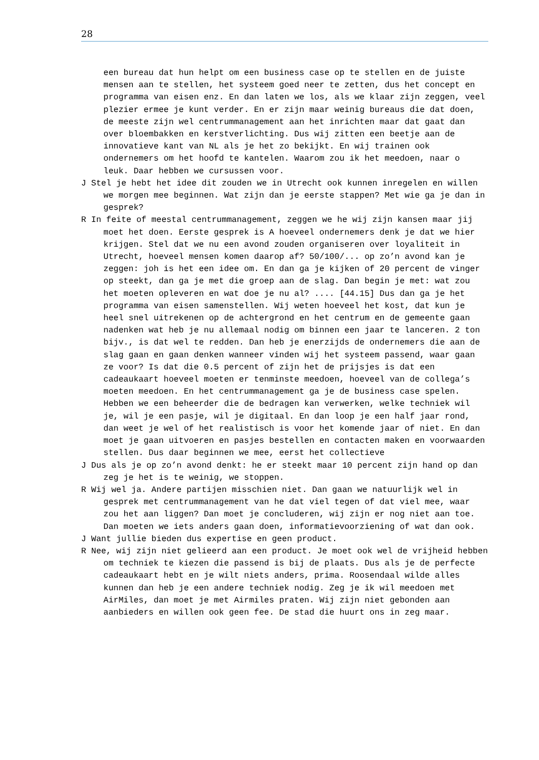28
een bureau dat hun helpt om een business case op te stellen en de juiste mensen aan te stellen, het systeem goed neer te zetten, dus het concept en programma van eisen enz. En dan laten we los, als we klaar zijn zeggen, veel plezier ermee je kunt verder. En er zijn maar weinig bureaus die dat doen, de meeste zijn wel centrummanagement aan het inrichten maar dat gaat dan over bloembakken en kerstverlichting. Dus wij zitten een beetje aan de innovatieve kant van NL als je het zo bekijkt. En wij trainen ook ondernemers om het hoofd te kantelen. Waarom zou ik het meedoen, naar o leuk. Daar hebben we cursussen voor.
J Stel je hebt het idee dit zouden we in Utrecht ook kunnen inregelen en willen we morgen mee beginnen. Wat zijn dan je eerste stappen? Met wie ga je dan in gesprek?
R In feite of meestal centrummanagement, zeggen we he wij zijn kansen maar jij moet het doen. Eerste gesprek is A hoeveel ondernemers denk je dat we hier krijgen. Stel dat we nu een avond zouden organiseren over loyaliteit in Utrecht, hoeveel mensen komen daarop af? 50/100/... op zo’n avond kan je zeggen: joh is het een idee om. En dan ga je kijken of 20 percent de vinger op steekt, dan ga je met die groep aan de slag. Dan begin je met: wat zou het moeten opleveren en wat doe je nu al? .... [44.15] Dus dan ga je het programma van eisen samenstellen. Wij weten hoeveel het kost, dat kun je heel snel uitrekenen op de achtergrond en het centrum en de gemeente gaan nadenken wat heb je nu allemaal nodig om binnen een jaar te lanceren. 2 ton bijv., is dat wel te redden. Dan heb je enerzijds de ondernemers die aan de slag gaan en gaan denken wanneer vinden wij het systeem passend, waar gaan ze voor? Is dat die 0.5 percent of zijn het de prijsjes is dat een cadeaukaart hoeveel moeten er tenminste meedoen, hoeveel van de collega’s moeten meedoen. En het centrummanagement ga je de business case spelen. Hebben we een beheerder die de bedragen kan verwerken, welke techniek wil je, wil je een pasje, wil je digitaal. En dan loop je een half jaar rond, dan weet je wel of het realistisch is voor het komende jaar of niet. En dan moet je gaan uitvoeren en pasjes bestellen en contacten maken en voorwaarden stellen. Dus daar beginnen we mee, eerst het collectieve
J Dus als je op zo’n avond denkt: he er steekt maar 10 percent zijn hand op dan zeg je het is te weinig, we stoppen.
R Wij wel ja. Andere partijen misschien niet. Dan gaan we natuurlijk wel in gesprek met centrummanagement van he dat viel tegen of dat viel mee, waar zou het aan liggen? Dan moet je concluderen, wij zijn er nog niet aan toe. Dan moeten we iets anders gaan doen, informatievoorziening of wat dan ook.
J Want jullie bieden dus expertise en geen product.
R Nee, wij zijn niet gelieerd aan een product. Je moet ook wel de vrijheid hebben om techniek te kiezen die passend is bij de plaats. Dus als je de perfecte cadeaukaart hebt en je wilt niets anders, prima. Roosendaal wilde alles kunnen dan heb je een andere techniek nodig. Zeg je ik wil meedoen met AirMiles, dan moet je met Airmiles praten. Wij zijn niet gebonden aan aanbieders en willen ook geen fee. De stad die huurt ons in zeg maar.